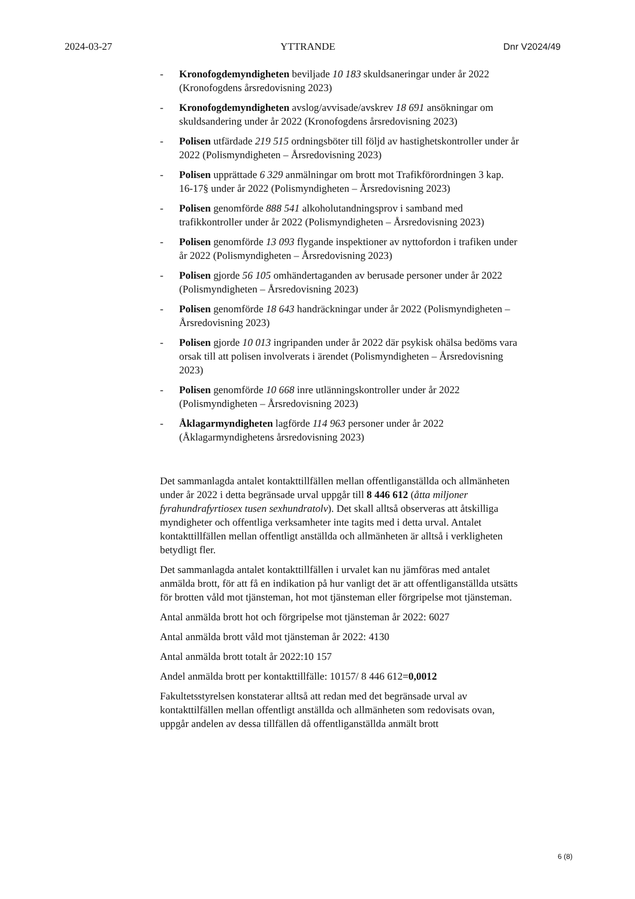2024-03-27 YTTRANDE Dnr V2024/49
- Kronofogdemyndigheten beviljade 10 183 skuldsaneringar under år 2022 (Kronofogdens årsredovisning 2023)
- Kronofogdemyndigheten avslog/avvisade/avskrev 18 691 ansökningar om skuldsandering under år 2022 (Kronofogdens årsredovisning 2023)
- Polisen utfärdade 219 515 ordningsböter till följd av hastighetskontroller under år 2022 (Polismyndigheten – Årsredovisning 2023)
- Polisen upprättade 6 329 anmälningar om brott mot Trafikförordningen 3 kap. 16-17§ under år 2022 (Polismyndigheten – Årsredovisning 2023)
- Polisen genomförde 888 541 alkoholutandningsprov i samband med trafikkontroller under år 2022 (Polismyndigheten – Årsredovisning 2023)
- Polisen genomförde 13 093 flygande inspektioner av nyttofordon i trafiken under år 2022 (Polismyndigheten – Årsredovisning 2023)
- Polisen gjorde 56 105 omhändertaganden av berusade personer under år 2022 (Polismyndigheten – Årsredovisning 2023)
- Polisen genomförde 18 643 handräckningar under år 2022 (Polismyndigheten – Årsredovisning 2023)
- Polisen gjorde 10 013 ingripanden under år 2022 där psykisk ohälsa bedöms vara orsak till att polisen involverats i ärendet (Polismyndigheten – Årsredovisning 2023)
- Polisen genomförde 10 668 inre utlänningskontroller under år 2022 (Polismyndigheten – Årsredovisning 2023)
- Åklagarmyndigheten lagförde 114 963 personer under år 2022 (Åklagarmyndighetens årsredovisning 2023)
Det sammanlagda antalet kontakttillfällen mellan offentliganställda och allmänheten under år 2022 i detta begränsade urval uppgår till 8 446 612 (åtta miljoner fyrahundrafyrtiosex tusen sexhundratolv). Det skall alltså observeras att åtskilliga myndigheter och offentliga verksamheter inte tagits med i detta urval. Antalet kontakttillfällen mellan offentligt anställda och allmänheten är alltså i verkligheten betydligt fler.
Det sammanlagda antalet kontakttillfällen i urvalet kan nu jämföras med antalet anmälda brott, för att få en indikation på hur vanligt det är att offentliganställda utsätts för brotten våld mot tjänsteman, hot mot tjänsteman eller förgripelse mot tjänsteman.
Antal anmälda brott hot och förgripelse mot tjänsteman år 2022: 6027
Antal anmälda brott våld mot tjänsteman år 2022: 4130
Antal anmälda brott totalt år 2022:10 157
Andel anmälda brott per kontakttillfälle: 10157/ 8 446 612=0,0012
Fakultetsstyrelsen konstaterar alltså att redan med det begränsade urval av kontakttilfällen mellan offentligt anställda och allmänheten som redovisats ovan, uppgår andelen av dessa tillfällen då offentliganställda anmält brott
6 (8)